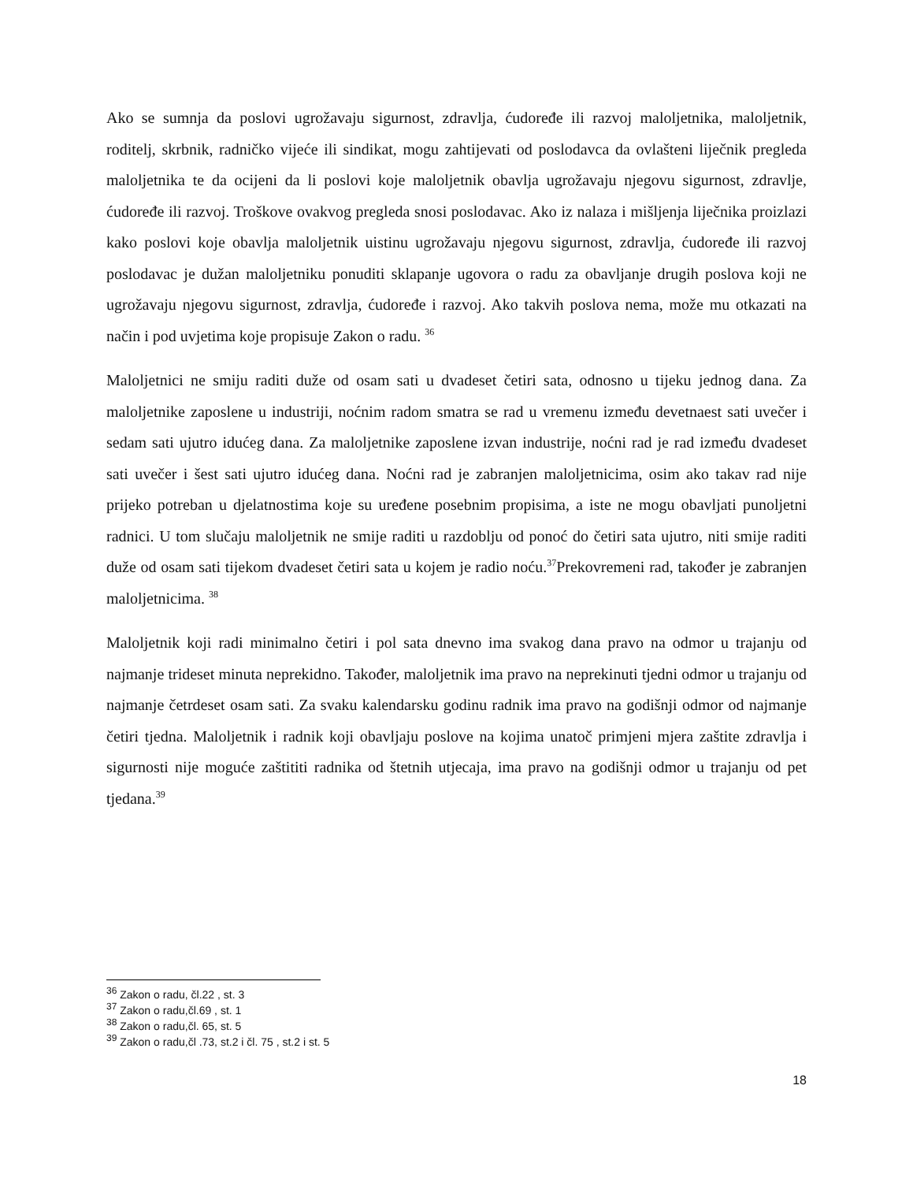Ako se sumnja da poslovi ugrožavaju sigurnost, zdravlja, ćudoređe ili razvoj maloljetnika, maloljetnik, roditelj, skrbnik, radničko vijeće ili sindikat, mogu zahtijevati od poslodavca da ovlašteni liječnik pregleda maloljetnika te da ocijeni da li poslovi koje maloljetnik obavlja ugrožavaju njegovu sigurnost, zdravlje, ćudoređe ili razvoj. Troškove ovakvog pregleda snosi poslodavac. Ako iz nalaza i mišljenja liječnika proizlazi kako poslovi koje obavlja maloljetnik uistinu ugrožavaju njegovu sigurnost, zdravlja, ćudoređe ili razvoj poslodavac je dužan maloljetniku ponuditi sklapanje ugovora o radu za obavljanje drugih poslova koji ne ugrožavaju njegovu sigurnost, zdravlja, ćudoređe i razvoj. Ako takvih poslova nema, može mu otkazati na način i pod uvjetima koje propisuje Zakon o radu. <sup>36</sup>
Maloljetnici ne smiju raditi duže od osam sati u dvadeset četiri sata, odnosno u tijeku jednog dana. Za maloljetnike zaposlene u industriji, noćnim radom smatra se rad u vremenu između devetnaest sati uvečer i sedam sati ujutro idućeg dana. Za maloljetnike zaposlene izvan industrije, noćni rad je rad između dvadeset sati uvečer i šest sati ujutro idućeg dana. Noćni rad je zabranjen maloljetnicima, osim ako takav rad nije prijeko potreban u djelatnostima koje su uređene posebnim propisima, a iste ne mogu obavljati punoljetni radnici. U tom slučaju maloljetnik ne smije raditi u razdoblju od ponoć do četiri sata ujutro, niti smije raditi duže od osam sati tijekom dvadeset četiri sata u kojem je radio noću.<sup>37</sup>Prekovremeni rad, također je zabranjen maloljetnicima. <sup>38</sup>
Maloljetnik koji radi minimalno četiri i pol sata dnevno ima svakog dana pravo na odmor u trajanju od najmanje trideset minuta neprekidno. Također, maloljetnik ima pravo na neprekinuti tjedni odmor u trajanju od najmanje četrdeset osam sati. Za svaku kalendarsku godinu radnik ima pravo na godišnji odmor od najmanje četiri tjedna. Maloljetnik i radnik koji obavljaju poslove na kojima unatoč primjeni mjera zaštite zdravlja i sigurnosti nije moguće zaštititi radnika od štetnih utjecaja, ima pravo na godišnji odmor u trajanju od pet tjedana.<sup>39</sup>
<sup>36</sup> Zakon o radu, čl.22 , st. 3
<sup>37</sup> Zakon o radu,čl.69 , st. 1
<sup>38</sup> Zakon o radu,čl. 65, st. 5
<sup>39</sup> Zakon o radu,čl .73, st.2 i čl. 75 , st.2 i st. 5
18